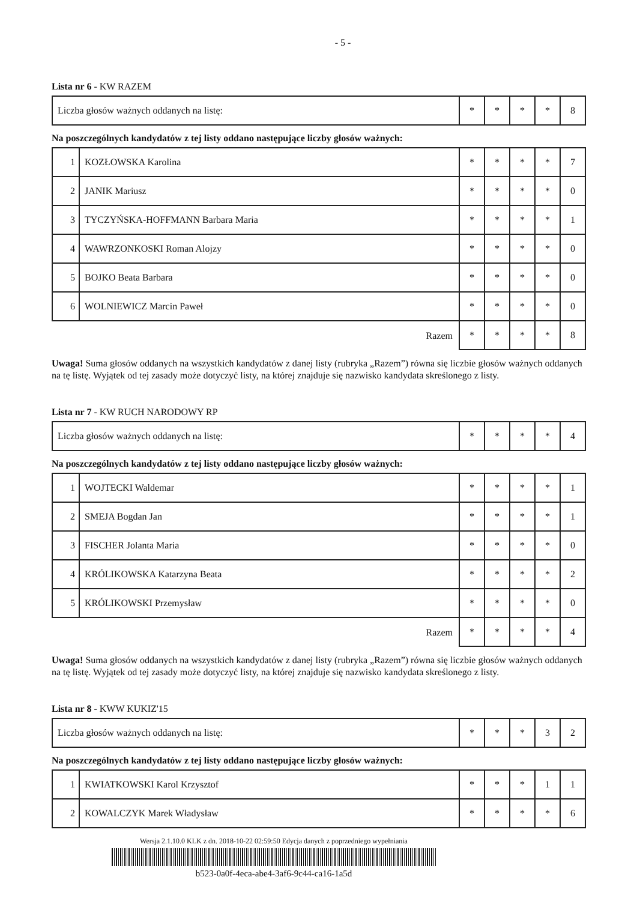- 5 -
Lista nr 6 - KW RAZEM
| Liczba głosów ważnych oddanych na listę: | * | * | * | * | 8 |
Na poszczególnych kandydatów z tej listy oddano następujące liczby głosów ważnych:
| 1 | KOZŁOWSKA Karolina | * | * | * | * | 7 |
| 2 | JANIK Mariusz | * | * | * | * | 0 |
| 3 | TYCZYŃSKA-HOFFMANN Barbara Maria | * | * | * | * | 1 |
| 4 | WAWRZONKOSKI Roman Alojzy | * | * | * | * | 0 |
| 5 | BOJKO Beata Barbara | * | * | * | * | 0 |
| 6 | WOLNIEWICZ Marcin Paweł | * | * | * | * | 0 |
| Razem | | * | * | * | * | 8 |
Uwaga! Suma głosów oddanych na wszystkich kandydatów z danej listy (rubryka „Razem”) równa się liczbie głosów ważnych oddanych na tę listę. Wyjątek od tej zasady może dotyczyć listy, na której znajduje się nazwisko kandydata skreślonego z listy.
Lista nr 7 - KW RUCH NARODOWY RP
| Liczba głosów ważnych oddanych na listę: | * | * | * | * | 4 |
Na poszczególnych kandydatów z tej listy oddano następujące liczby głosów ważnych:
| 1 | WOJTECKI Waldemar | * | * | * | * | 1 |
| 2 | SMEJA Bogdan Jan | * | * | * | * | 1 |
| 3 | FISCHER Jolanta Maria | * | * | * | * | 0 |
| 4 | KRÓLIKOWSKA Katarzyna Beata | * | * | * | * | 2 |
| 5 | KRÓLIKOWSKI Przemysław | * | * | * | * | 0 |
| Razem | | * | * | * | * | 4 |
Uwaga! Suma głosów oddanych na wszystkich kandydatów z danej listy (rubryka „Razem”) równa się liczbie głosów ważnych oddanych na tę listę. Wyjątek od tej zasady może dotyczyć listy, na której znajduje się nazwisko kandydata skreślonego z listy.
Lista nr 8 - KWW KUKIZ'15
| Liczba głosów ważnych oddanych na listę: | * | * | * | 3 | 2 |
Na poszczególnych kandydatów z tej listy oddano następujące liczby głosów ważnych:
| 1 | KWIATKOWSKI Karol Krzysztof | * | * | * | 1 | 1 |
| 2 | KOWALCZYK Marek Władysław | * | * | * | * | 6 |
Wersja 2.1.10.0 KLK z dn. 2018-10-22 02:59:50 Edycja danych z poprzedniego wypełniania
b523-0a0f-4eca-abe4-3af6-9c44-ca16-1a5d